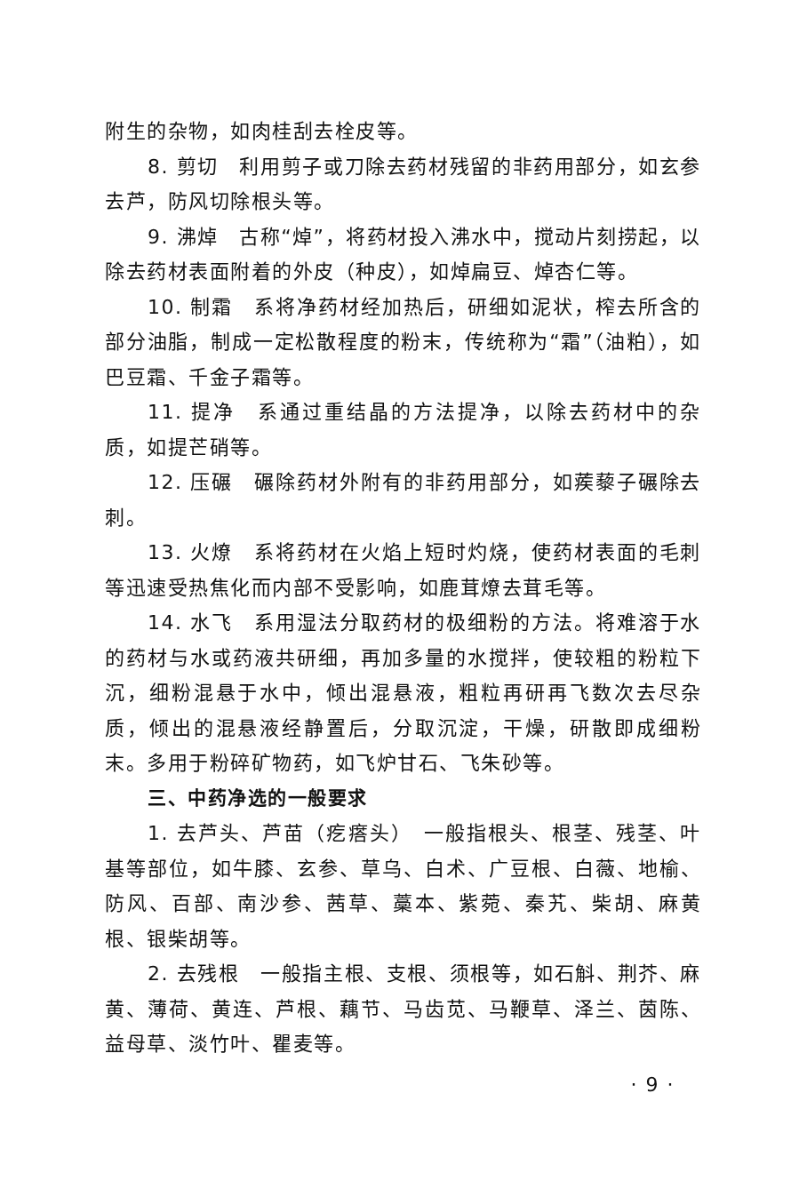附生的杂物，如肉桂刮去栓皮等。
8. 剪切　利用剪子或刀除去药材残留的非药用部分，如玄参去芦，防风切除根头等。
9. 沸焯　古称“焯”，将药材投入沸水中，搅动片刻捞起，以除去药材表面附着的外皮（种皮），如焯扁豆、焯杏仁等。
10. 制霜　系将净药材经加热后，研细如泥状，榨去所含的部分油脂，制成一定松散程度的粉末，传统称为“霜”（油粕），如巴豆霜、千金子霜等。
11. 提净　系通过重结晶的方法提净，以除去药材中的杂质，如提芒硝等。
12. 压碾　碾除药材外附有的非药用部分，如蒺藜子碾除去刺。
13. 火燎　系将药材在火焰上短时灼烧，使药材表面的毛刺等迅速受热焦化而内部不受影响，如鹿茸燎去茸毛等。
14. 水飞　系用湿法分取药材的极细粉的方法。将难溶于水的药材与水或药液共研细，再加多量的水搅拌，使较粗的粉粒下沉，细粉混悬于水中，倾出混悬液，粗粒再研再飞数次去尽杂质，倾出的混悬液经静置后，分取沉淀，干燥，研散即成细粉末。多用于粉碎矿物药，如飞炉甘石、飞朱砂等。
三、中药净选的一般要求
1. 去芦头、芦苗（疙瘩头）　一般指根头、根茎、残茎、叶基等部位，如牛膝、玄参、草乌、白术、广豆根、白薇、地榆、防风、百部、南沙参、茜草、藁本、紫菀、秦艽、柴胡、麻黄根、银柴胡等。
2. 去残根　一般指主根、支根、须根等，如石斛、荆芥、麻黄、薄荷、黄连、芦根、藕节、马齿苋、马鞭草、泽兰、茵陈、益母草、淡竹叶、瞿麦等。
· 9 ·